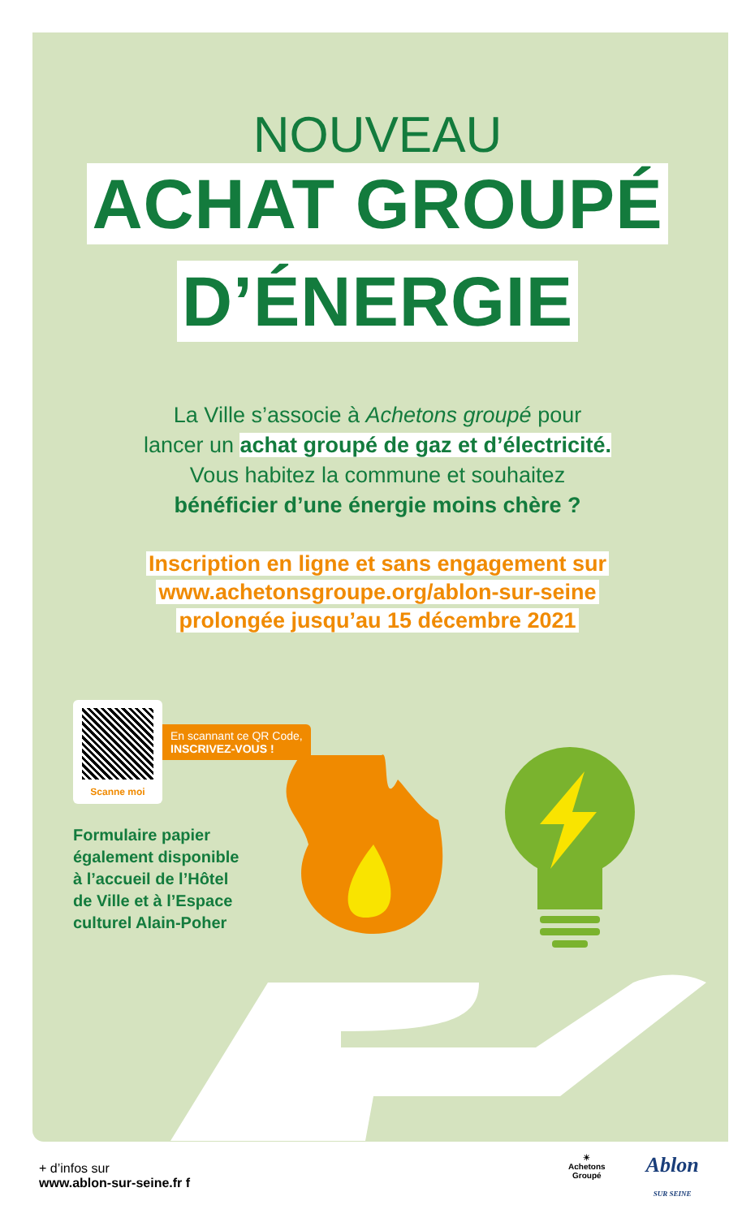NOUVEAU
ACHAT GROUPÉ
D’ÉNERGIE
La Ville s’associe à Achetons groupé pour
lancer un achat groupé de gaz et d’électricité.
Vous habitez la commune et souhaitez
bénéficier d’une énergie moins chère ?
Inscription en ligne et sans engagement sur
www.achetonsgroupe.org/ablon-sur-seine
prolongée jusqu’au 15 décembre 2021
Scanne moi
En scannant ce QR Code,
INSCRIVEZ-VOUS !
Formulaire papier
également disponible
à l’accueil de l’Hôtel
de Ville et à l’Espace
culturel Alain-Poher
+ d’infos sur
www.ablon-sur-seine.fr f
☀
Achetons
Groupé
Ablon
SUR SEINE